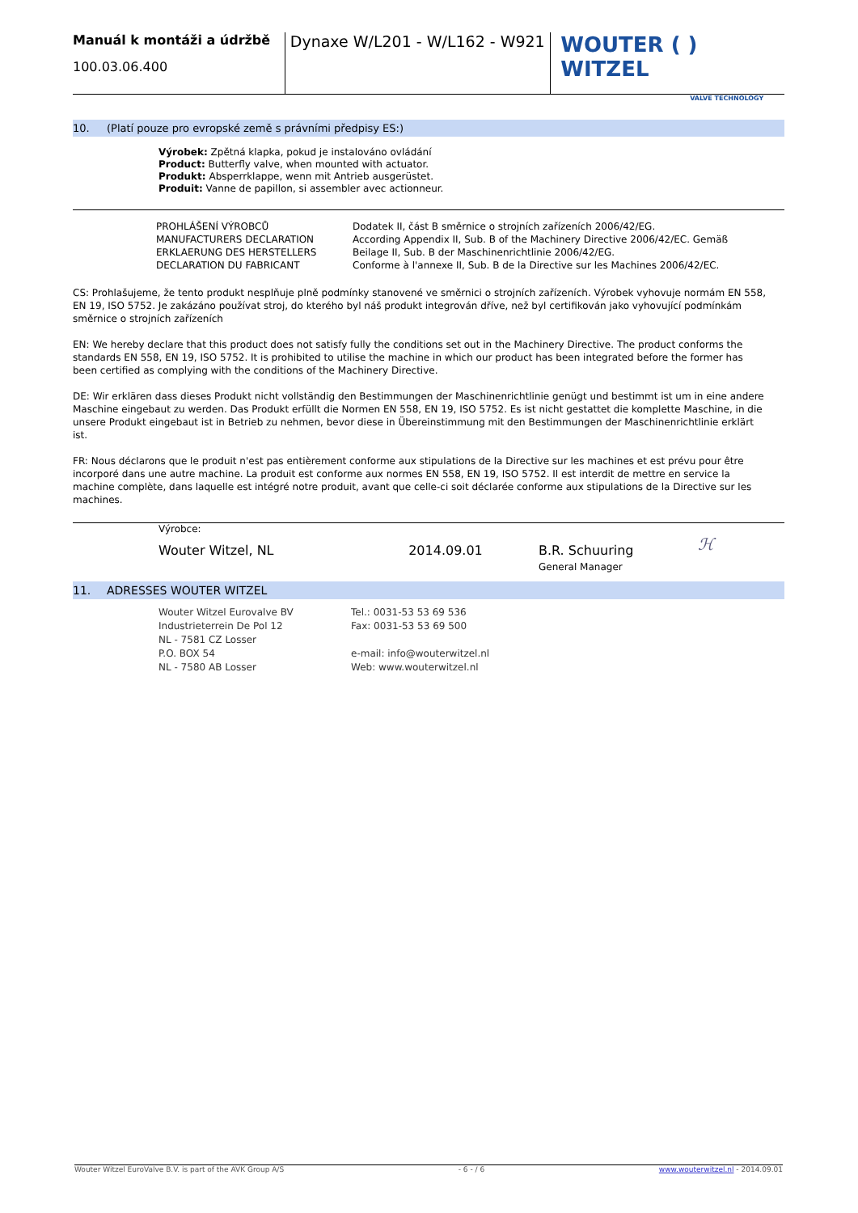Manuál k montáži a údržbě
100.03.06.400
Dynaxe W/L201 - W/L162 - W921
WOUTER ( ) WITZEL
VALVE TECHNOLOGY
10. (Platí pouze pro evropské země s právními předpisy ES:)
Výrobek: Zpětná klapka, pokud je instalováno ovládání
Product: Butterfly valve, when mounted with actuator.
Produkt: Absperrklappe, wenn mit Antrieb ausgerüstet.
Produit: Vanne de papillon, si assembler avec actionneur.
| PROHLÁŠENÍ VÝROBCŮ MANUFACTURERS DECLARATION ERKLAERUNG DES HERSTELLERS DECLARATION DU FABRICANT | Dodatek II, část B směrnice o strojních zařízeních 2006/42/EG. According Appendix II, Sub. B of the Machinery Directive 2006/42/EC. Gemäß Beilage II, Sub. B der Maschinenrichtlinie 2006/42/EG. Conforme à l'annexe II, Sub. B de la Directive sur les Machines 2006/42/EC. |
CS: Prohlašujeme, že tento produkt nesplňuje plně podmínky stanovené ve směrnici o strojních zařízeních. Výrobek vyhovuje normám EN 558, EN 19, ISO 5752. Je zakázáno používat stroj, do kterého byl náš produkt integrován dříve, než byl certifikován jako vyhovující podmínkám směrnice o strojních zařízeních
EN: We hereby declare that this product does not satisfy fully the conditions set out in the Machinery Directive. The product conforms the standards EN 558, EN 19, ISO 5752. It is prohibited to utilise the machine in which our product has been integrated before the former has been certified as complying with the conditions of the Machinery Directive.
DE: Wir erklären dass dieses Produkt nicht vollständig den Bestimmungen der Maschinenrichtlinie genügt und bestimmt ist um in eine andere Maschine eingebaut zu werden. Das Produkt erfüllt die Normen EN 558, EN 19, ISO 5752. Es ist nicht gestattet die komplette Maschine, in die unsere Produkt eingebaut ist in Betrieb zu nehmen, bevor diese in Übereinstimmung mit den Bestimmungen der Maschinenrichtlinie erklärt ist.
FR: Nous déclarons que le produit n'est pas entièrement conforme aux stipulations de la Directive sur les machines et est prévu pour être incorporé dans une autre machine. La produit est conforme aux normes EN 558, EN 19, ISO 5752. Il est interdit de mettre en service la machine complète, dans laquelle est intégré notre produit, avant que celle-ci soit déclarée conforme aux stipulations de la Directive sur les machines.
| Výrobce: | | | |
| Wouter Witzel, NL | 2014.09.01 | B.R. Schuuring General Manager | ℋ |
11. ADRESSES WOUTER WITZEL
| Wouter Witzel Eurovalve BV Industrieterrein De Pol 12 NL - 7581 CZ Losser P.O. BOX 54 NL - 7580 AB Losser | Tel.: 0031-53 53 69 536 Fax: 0031-53 53 69 500 e-mail: info@wouterwitzel.nl Web: www.wouterwitzel.nl |
Wouter Witzel EuroValve B.V. is part of the AVK Group A/S - 6 - / 6 www.wouterwitzel.nl - 2014.09.01